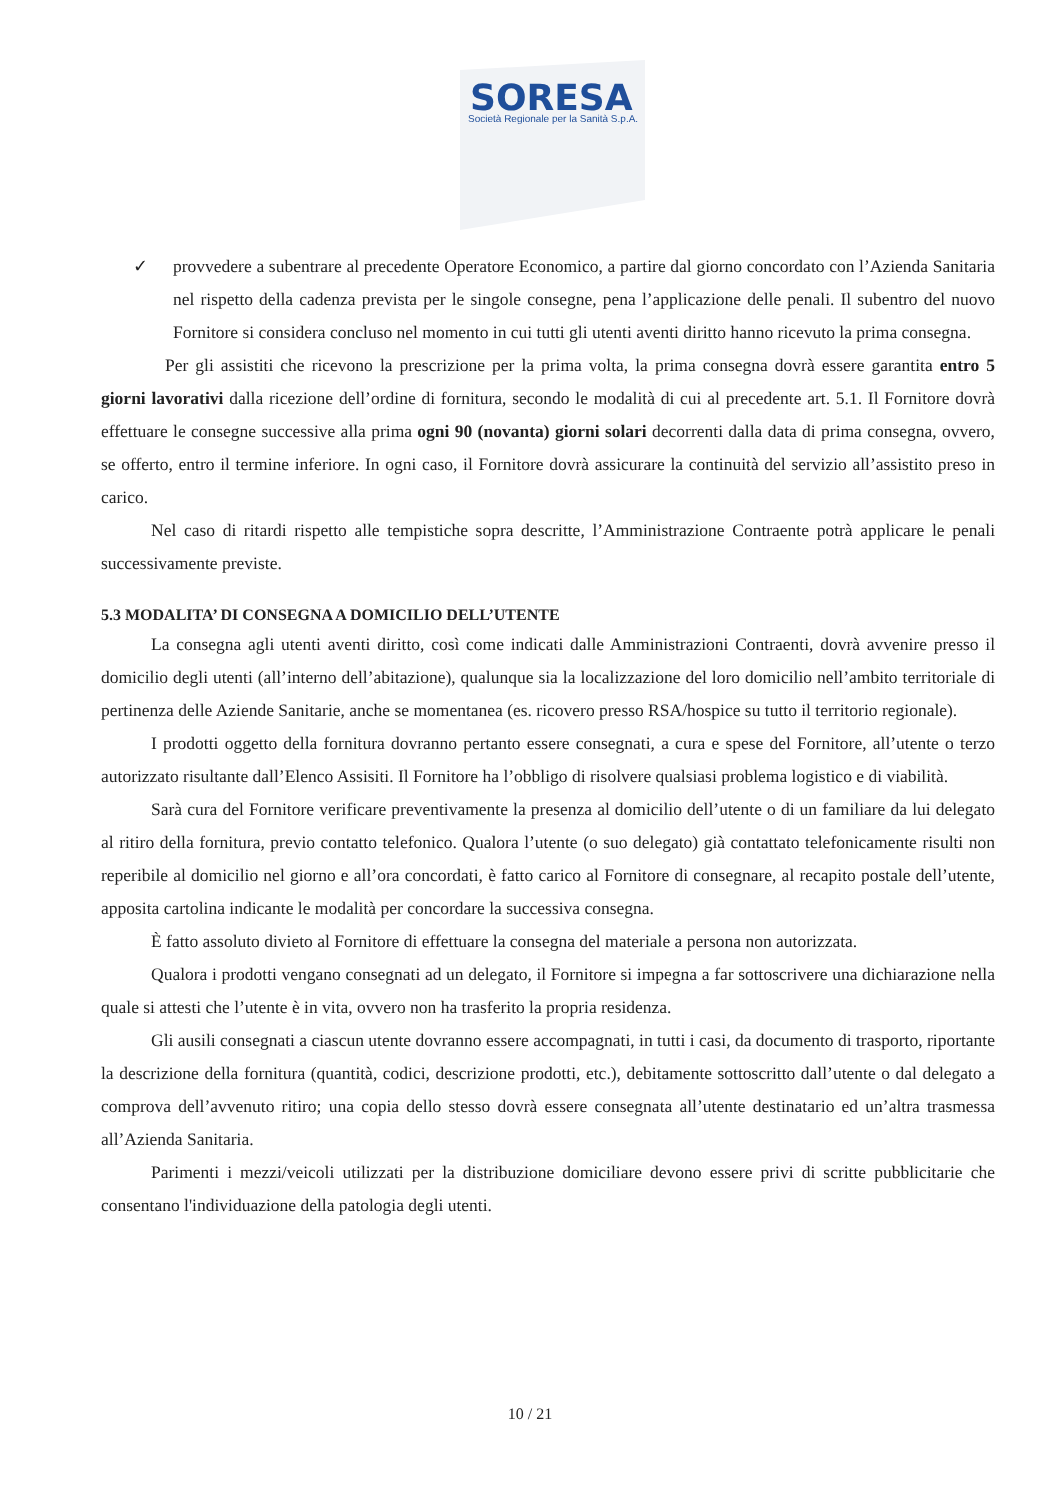SORESA
Società Regionale per la Sanità S.p.A.
✓ provvedere a subentrare al precedente Operatore Economico, a partire dal giorno concordato con l’Azienda Sanitaria nel rispetto della cadenza prevista per le singole consegne, pena l’applicazione delle penali. Il subentro del nuovo Fornitore si considera concluso nel momento in cui tutti gli utenti aventi diritto hanno ricevuto la prima consegna.
Per gli assistiti che ricevono la prescrizione per la prima volta, la prima consegna dovrà essere garantita entro 5 giorni lavorativi dalla ricezione dell’ordine di fornitura, secondo le modalità di cui al precedente art. 5.1. Il Fornitore dovrà effettuare le consegne successive alla prima ogni 90 (novanta) giorni solari decorrenti dalla data di prima consegna, ovvero, se offerto, entro il termine inferiore. In ogni caso, il Fornitore dovrà assicurare la continuità del servizio all’assistito preso in carico.
Nel caso di ritardi rispetto alle tempistiche sopra descritte, l’Amministrazione Contraente potrà applicare le penali successivamente previste.
5.3 MODALITA’ DI CONSEGNA A DOMICILIO DELL’UTENTE
La consegna agli utenti aventi diritto, così come indicati dalle Amministrazioni Contraenti, dovrà avvenire presso il domicilio degli utenti (all’interno dell’abitazione), qualunque sia la localizzazione del loro domicilio nell’ambito territoriale di pertinenza delle Aziende Sanitarie, anche se momentanea (es. ricovero presso RSA/hospice su tutto il territorio regionale).
I prodotti oggetto della fornitura dovranno pertanto essere consegnati, a cura e spese del Fornitore, all’utente o terzo autorizzato risultante dall’Elenco Assisiti. Il Fornitore ha l’obbligo di risolvere qualsiasi problema logistico e di viabilità.
Sarà cura del Fornitore verificare preventivamente la presenza al domicilio dell’utente o di un familiare da lui delegato al ritiro della fornitura, previo contatto telefonico. Qualora l’utente (o suo delegato) già contattato telefonicamente risulti non reperibile al domicilio nel giorno e all’ora concordati, è fatto carico al Fornitore di consegnare, al recapito postale dell’utente, apposita cartolina indicante le modalità per concordare la successiva consegna.
È fatto assoluto divieto al Fornitore di effettuare la consegna del materiale a persona non autorizzata.
Qualora i prodotti vengano consegnati ad un delegato, il Fornitore si impegna a far sottoscrivere una dichiarazione nella quale si attesti che l’utente è in vita, ovvero non ha trasferito la propria residenza.
Gli ausili consegnati a ciascun utente dovranno essere accompagnati, in tutti i casi, da documento di trasporto, riportante la descrizione della fornitura (quantità, codici, descrizione prodotti, etc.), debitamente sottoscritto dall’utente o dal delegato a comprova dell’avvenuto ritiro; una copia dello stesso dovrà essere consegnata all’utente destinatario ed un’altra trasmessa all’Azienda Sanitaria.
Parimenti i mezzi/veicoli utilizzati per la distribuzione domiciliare devono essere privi di scritte pubblicitarie che consentano l'individuazione della patologia degli utenti.
10 / 21